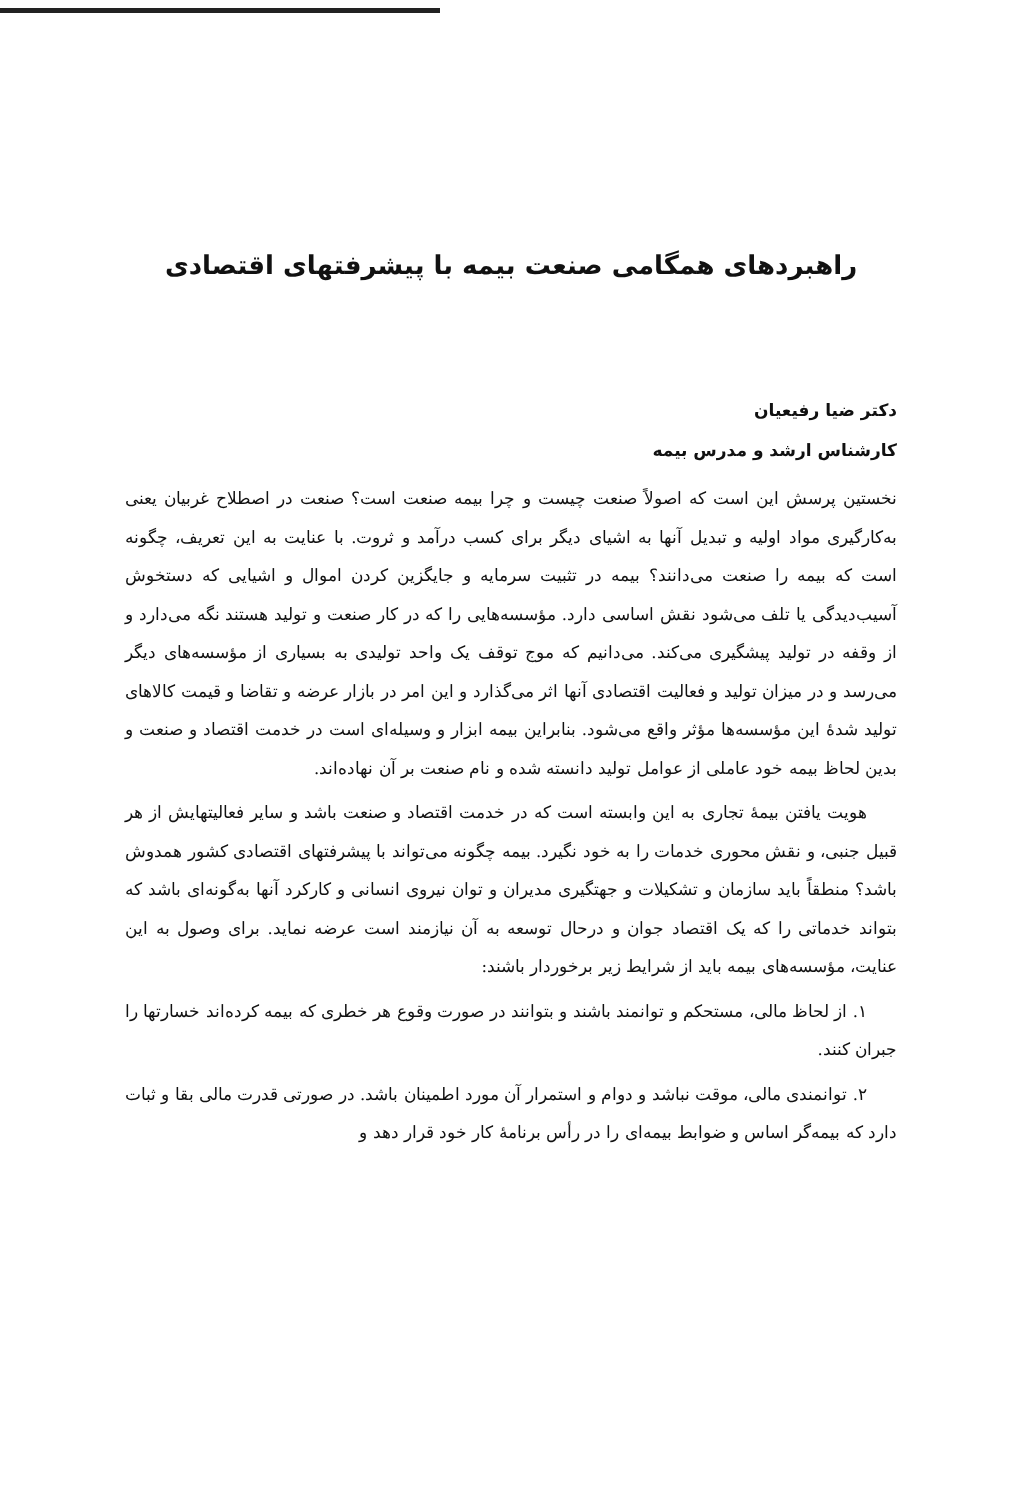راهبردهای همگامی صنعت بیمه با پیشرفتهای اقتصادی
دکتر ضیا رفیعیان
کارشناس ارشد و مدرس بیمه
نخستین پرسش این است که اصولاً صنعت چیست و چرا بیمه صنعت است؟ صنعت در اصطلاح غربیان یعنی به‌کارگیری مواد اولیه و تبدیل آنها به اشیای دیگر برای کسب درآمد و ثروت. با عنایت به این تعریف، چگونه است که بیمه را صنعت می‌دانند؟ بیمه در تثبیت سرمایه و جایگزین کردن اموال و اشیایی که دستخوش آسیب‌دیدگی یا تلف می‌شود نقش اساسی دارد. مؤسسه‌هایی را که در کار صنعت و تولید هستند نگه می‌دارد و از وقفه در تولید پیشگیری می‌کند. می‌دانیم که موج توقف یک واحد تولیدی به بسیاری از مؤسسه‌های دیگر می‌رسد و در میزان تولید و فعالیت اقتصادی آنها اثر می‌گذارد و این امر در بازار عرضه و تقاضا و قیمت کالاهای تولید شدهٔ این مؤسسه‌ها مؤثر واقع می‌شود. بنابراین بیمه ابزار و وسیله‌ای است در خدمت اقتصاد و صنعت و بدین لحاظ بیمه خود عاملی از عوامل تولید دانسته شده و نام صنعت بر آن نهاده‌اند.
هویت یافتن بیمهٔ تجاری به این وابسته است که در خدمت اقتصاد و صنعت باشد و سایر فعالیتهایش از هر قبیل جنبی، و نقش محوری خدمات را به خود نگیرد. بیمه چگونه می‌تواند با پیشرفتهای اقتصادی کشور همدوش باشد؟ منطقاً باید سازمان و تشکیلات و جهتگیری مدیران و توان نیروی انسانی و کارکرد آنها به‌گونه‌ای باشد که بتواند خدماتی را که یک اقتصاد جوان و درحال توسعه به آن نیازمند است عرضه نماید. برای وصول به این عنایت، مؤسسه‌های بیمه باید از شرایط زیر برخوردار باشند:
۱. از لحاظ مالی، مستحکم و توانمند باشند و بتوانند در صورت وقوع هر خطری که بیمه کرده‌اند خسارتها را جبران کنند.
۲. توانمندی مالی، موقت نباشد و دوام و استمرار آن مورد اطمینان باشد. در صورتی قدرت مالی بقا و ثبات دارد که بیمه‌گر اساس و ضوابط بیمه‌ای را در رأس برنامهٔ کار خود قرار دهد و